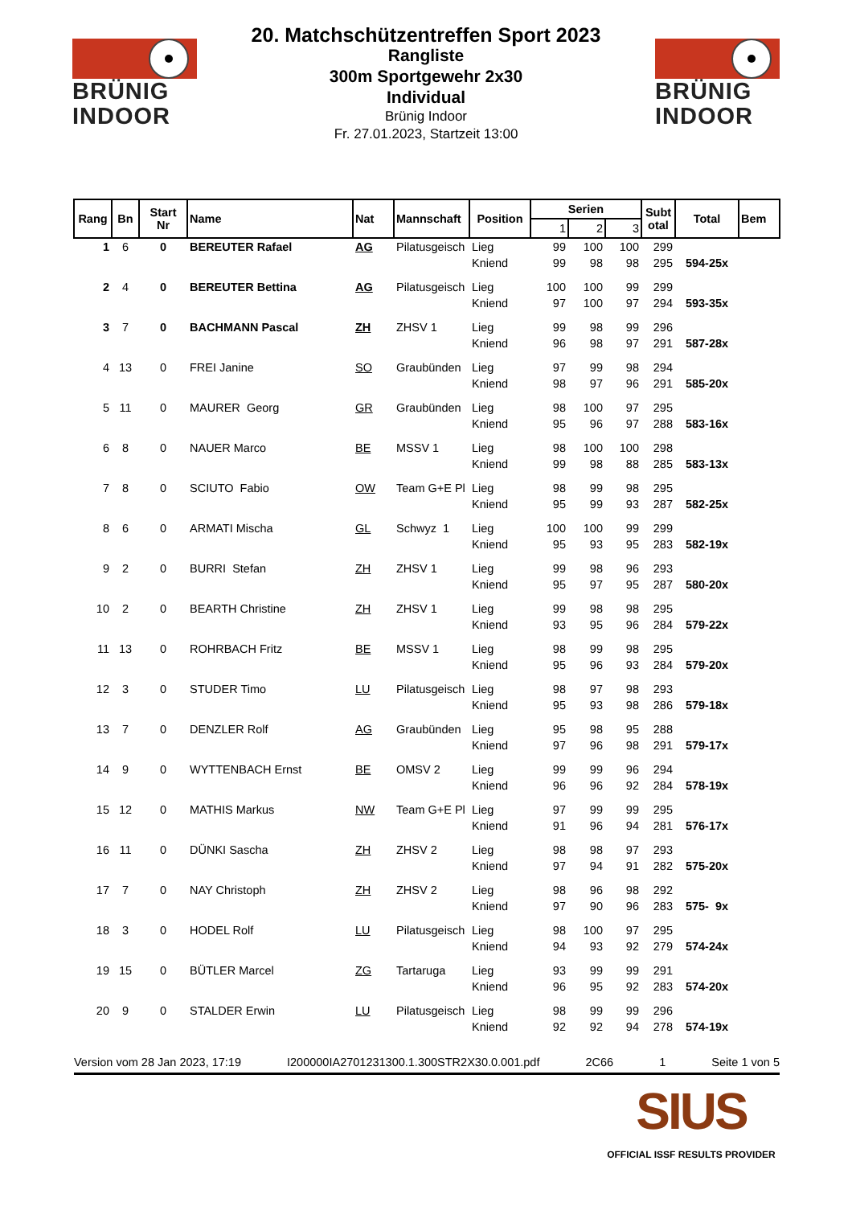BRÜNIG
INDOOR
20. Matchschützentreffen Sport 2023
Rangliste
300m Sportgewehr 2x30
Individual
Brünig Indoor
Fr. 27.01.2023, Startzeit 13:00
BRÜNIG
INDOOR
| Rang | Bn | Start Nr | Name | Nat | Mannschaft | Position | Serien | | | Subt otal | Total | Bem |
| --- | --- | --- | --- | --- | --- | --- | --- | --- | --- | --- | --- | --- |
| | | | | | | | 1 | 2 | 3 | | | |
| 1 | 6 | 0 | BEREUTER Rafael | AG | Pilatusgeisch | Lieg | 99 | 100 | 100 | 299 | | |
| | | | | | | Kniend | 99 | 98 | 98 | 295 | 594-25x | |
| 2 | 4 | 0 | BEREUTER Bettina | AG | Pilatusgeisch | Lieg | 100 | 100 | 99 | 299 | | |
| | | | | | | Kniend | 97 | 100 | 97 | 294 | 593-35x | |
| 3 | 7 | 0 | BACHMANN Pascal | ZH | ZHSV 1 | Lieg | 99 | 98 | 99 | 296 | | |
| | | | | | | Kniend | 96 | 98 | 97 | 291 | 587-28x | |
| 4 | 13 | 0 | FREI Janine | SO | Graubünden | Lieg | 97 | 99 | 98 | 294 | | |
| | | | | | | Kniend | 98 | 97 | 96 | 291 | 585-20x | |
| 5 | 11 | 0 | MAURER Georg | GR | Graubünden | Lieg | 98 | 100 | 97 | 295 | | |
| | | | | | | Kniend | 95 | 96 | 97 | 288 | 583-16x | |
| 6 | 8 | 0 | NAUER Marco | BE | MSSV 1 | Lieg | 98 | 100 | 100 | 298 | | |
| | | | | | | Kniend | 99 | 98 | 88 | 285 | 583-13x | |
| 7 | 8 | 0 | SCIUTO Fabio | OW | Team G+E Pl | Lieg | 98 | 99 | 98 | 295 | | |
| | | | | | | Kniend | 95 | 99 | 93 | 287 | 582-25x | |
| 8 | 6 | 0 | ARMATI Mischa | GL | Schwyz 1 | Lieg | 100 | 100 | 99 | 299 | | |
| | | | | | | Kniend | 95 | 93 | 95 | 283 | 582-19x | |
| 9 | 2 | 0 | BURRI Stefan | ZH | ZHSV 1 | Lieg | 99 | 98 | 96 | 293 | | |
| | | | | | | Kniend | 95 | 97 | 95 | 287 | 580-20x | |
| 10 | 2 | 0 | BEARTH Christine | ZH | ZHSV 1 | Lieg | 99 | 98 | 98 | 295 | | |
| | | | | | | Kniend | 93 | 95 | 96 | 284 | 579-22x | |
| 11 | 13 | 0 | ROHRBACH Fritz | BE | MSSV 1 | Lieg | 98 | 99 | 98 | 295 | | |
| | | | | | | Kniend | 95 | 96 | 93 | 284 | 579-20x | |
| 12 | 3 | 0 | STUDER Timo | LU | Pilatusgeisch | Lieg | 98 | 97 | 98 | 293 | | |
| | | | | | | Kniend | 95 | 93 | 98 | 286 | 579-18x | |
| 13 | 7 | 0 | DENZLER Rolf | AG | Graubünden | Lieg | 95 | 98 | 95 | 288 | | |
| | | | | | | Kniend | 97 | 96 | 98 | 291 | 579-17x | |
| 14 | 9 | 0 | WYTTENBACH Ernst | BE | OMSV 2 | Lieg | 99 | 99 | 96 | 294 | | |
| | | | | | | Kniend | 96 | 96 | 92 | 284 | 578-19x | |
| 15 | 12 | 0 | MATHIS Markus | NW | Team G+E Pl | Lieg | 97 | 99 | 99 | 295 | | |
| | | | | | | Kniend | 91 | 96 | 94 | 281 | 576-17x | |
| 16 | 11 | 0 | DÜNKI Sascha | ZH | ZHSV 2 | Lieg | 98 | 98 | 97 | 293 | | |
| | | | | | | Kniend | 97 | 94 | 91 | 282 | 575-20x | |
| 17 | 7 | 0 | NAY Christoph | ZH | ZHSV 2 | Lieg | 98 | 96 | 98 | 292 | | |
| | | | | | | Kniend | 97 | 90 | 96 | 283 | 575- 9x | |
| 18 | 3 | 0 | HODEL Rolf | LU | Pilatusgeisch | Lieg | 98 | 100 | 97 | 295 | | |
| | | | | | | Kniend | 94 | 93 | 92 | 279 | 574-24x | |
| 19 | 15 | 0 | BÜTLER Marcel | ZG | Tartaruga | Lieg | 93 | 99 | 99 | 291 | | |
| | | | | | | Kniend | 96 | 95 | 92 | 283 | 574-20x | |
| 20 | 9 | 0 | STALDER Erwin | LU | Pilatusgeisch | Lieg | 98 | 99 | 99 | 296 | | |
| | | | | | | Kniend | 92 | 92 | 94 | 278 | 574-19x | |
Version vom 28 Jan 2023, 17:19 I200000IA2701231300.1.300STR2X30.0.001.pdf 2C66 1 Seite 1 von 5
SIUS
OFFICIAL ISSF RESULTS PROVIDER